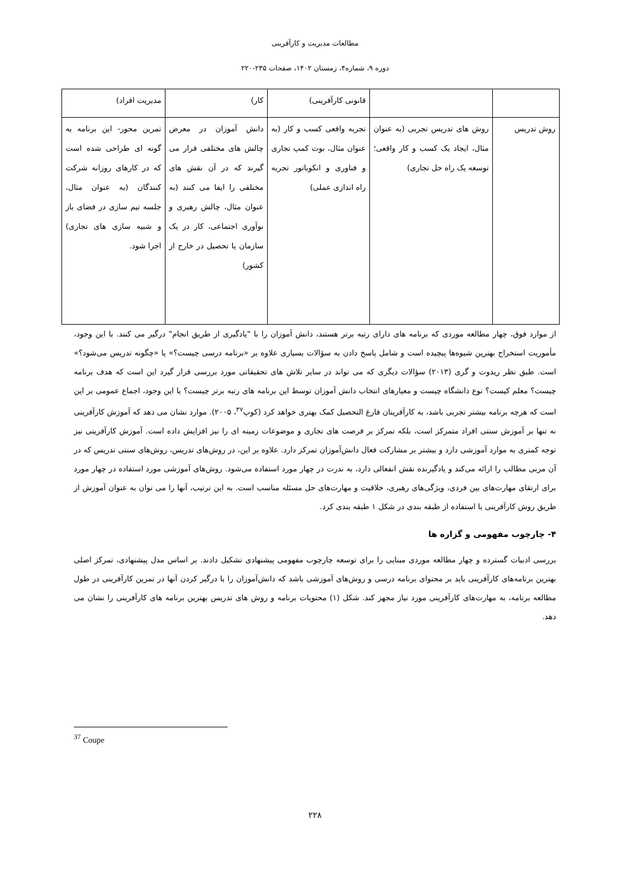مطالعات مدیریت و کارآفرینی
دوره ۹، شماره۴، زمستان ۱۴۰۲، صفحات ۲۳۵-۲۲۰
| | | قانونی کارآفرینی) | کار) | مدیریت افراد) |
| روش تدریس | روش های تدریس تجربی (به عنوان مثال، ایجاد یک کسب و کار واقعی؛ توسعه یک راه حل تجاری) | تجربه واقعی کسب و کار (به عنوان مثال، بوت کمپ تجاری و فناوری و انکوباتور تجربه راه اندازی عملی) | دانش آموزان در معرض چالش های مختلفی قرار می گیرند که در آن نقش های مختلفی را ایفا می کنند (به عنوان مثال، چالش رهبری و نوآوری اجتماعی، کار در یک سازمان یا تحصیل در خارج از کشور) | تمرین محور- این برنامه به گونه ای طراحی شده است که در کارهای روزانه شرکت کنندگان (به عنوان مثال، جلسه تیم سازی در فضای باز و شبیه سازی های تجاری) اجرا شود. |
از موارد فوق، چهار مطالعه موردی که برنامه های دارای رتبه برتر هستند، دانش آموزان را با "یادگیری از طریق انجام" درگیر می کنند. با این وجود، مأموریت استخراج بهترین شیوه‌ها پیچیده است و شامل پاسخ دادن به سؤالات بسیاری علاوه بر «برنامه درسی چیست؟» یا «چگونه تدریس می‌شود؟» است. طبق نظر ریدوت و گری (۲۰۱۳) سؤالات دیگری که می تواند در سایر تلاش های تحقیقاتی مورد بررسی قرار گیرد این است که هدف برنامه چیست؟ معلم کیست؟ نوع دانشگاه چیست و معیارهای انتخاب دانش آموزان توسط این برنامه های رتبه برتر چیست؟ با این وجود، اجماع عمومی بر این است که هرچه برنامه بیشتر تجربی باشد، به کارآفرینان فارغ التحصیل کمک بهتری خواهد کرد (کوپ<sup>۳۷</sup>، ۲۰۰۵). موارد نشان می دهد که آموزش کارآفرینی نه تنها بر آموزش سنتی افراد متمرکز است، بلکه تمرکز بر فرصت های تجاری و موضوعات زمینه ای را نیز افزایش داده است. آموزش کارآفرینی نیز توجه کمتری به موارد آموزشی دارد و بیشتر بر مشارکت فعال دانش‌آموزان تمرکز دارد. علاوه بر این، در روش‌های تدریس، روش‌های سنتی تدریس که در آن مربی مطالب را ارائه می‌کند و یادگیرنده نقش انفعالی دارد، به ندرت در چهار مورد استفاده می‌شود. روش‌های آموزشی مورد استفاده در چهار مورد برای ارتقای مهارت‌های بین فردی، ویژگی‌های رهبری، خلاقیت و مهارت‌های حل مسئله مناسب است. به این ترتیب، آنها را می توان به عنوان آموزش از طریق روش کارآفرینی با استفاده از طبقه بندی در شکل ۱ طبقه بندی کرد.
۴- چارچوب مفهومی و گزاره ها
بررسی ادبیات گسترده و چهار مطالعه موردی مبنایی را برای توسعه چارچوب مفهومی پیشنهادی تشکیل دادند. بر اساس مدل پیشنهادی، تمرکز اصلی بهترین برنامه‌های کارآفرینی باید بر محتوای برنامه درسی و روش‌های آموزشی باشد که دانش‌آموزان را با درگیر کردن آنها در تمرین کارآفرینی در طول مطالعه برنامه، به مهارت‌های کارآفرینی مورد نیاز مجهز کند. شکل (۱) محتویات برنامه و روش های تدریس بهترین برنامه های کارآفرینی را نشان می دهد.
<sup>37</sup> Coupe
۲۲۸